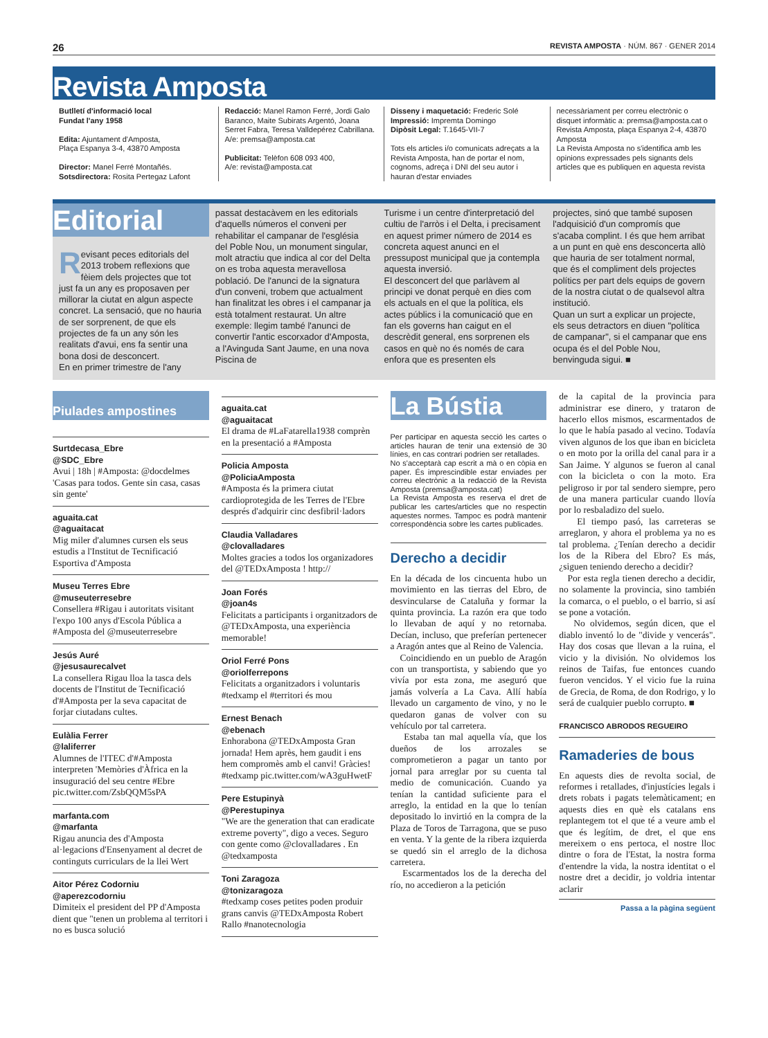26 REVISTA AMPOSTA · NÚM. 867 · GENER 2014
Revista Amposta
Butlletí d'informació local
Fundat l'any 1958
Edita: Ajuntament d'Amposta,
Plaça Espanya 3-4, 43870 Amposta
Director: Manel Ferré Montañés.
Sotsdirectora: Rosita Pertegaz Lafont
Redacció: Manel Ramon Ferré, Jordi Galo Baranco, Maite Subirats Argentó, Joana Serret Fabra, Teresa Valldepérez Cabrillana.
A/e: premsa@amposta.cat
Publicitat: Telèfon 608 093 400,
A/e: revista@amposta.cat
Disseny i maquetació: Frederic Solé
Impressió: Impremta Domingo
Dipòsit Legal: T.1645-VII-7
Tots els articles i/o comunicats adreçats a la Revista Amposta, han de portar el nom, cognoms, adreça i DNI del seu autor i hauran d'estar enviades
necessàriament per correu electrònic o disquet informàtic a: premsa@amposta.cat o Revista Amposta, plaça Espanya 2-4, 43870 Amposta
La Revista Amposta no s'identifica amb les opinions expressades pels signants dels articles que es publiquen en aquesta revista
Editorial
Revisant peces editorials del 2013 trobem reflexions que fèiem dels projectes que tot just fa un any es proposaven per millorar la ciutat en algun aspecte concret. La sensació, que no hauria de ser sorprenent, de que els projectes de fa un any són les realitats d'avui, ens fa sentir una bona dosi de desconcert.
En en primer trimestre de l'any
passat destacàvem en les editorials d'aquells números el conveni per rehabilitar el campanar de l'església del Poble Nou, un monument singular, molt atractiu que indica al cor del Delta on es troba aquesta meravellosa població. De l'anunci de la signatura d'un conveni, trobem que actualment han finalitzat les obres i el campanar ja està totalment restaurat. Un altre exemple: llegim també l'anunci de convertir l'antic escorxador d'Amposta, a l'Avinguda Sant Jaume, en una nova Piscina de
Turisme i un centre d'interpretació del cultiu de l'arròs i el Delta, i precisament en aquest primer número de 2014 es concreta aquest anunci en el pressupost municipal que ja contempla aquesta inversió.
El desconcert del que parlàvem al principi ve donat perquè en dies com els actuals en el que la política, els actes públics i la comunicació que en fan els governs han caigut en el descrèdit general, ens sorprenen els casos en què no és només de cara enfora que es presenten els
projectes, sinó que també suposen l'adquisició d'un compromís que s'acaba complint. I és que hem arribat a un punt en què ens desconcerta allò que hauria de ser totalment normal, que és el compliment dels projectes polítics per part dels equips de govern de la nostra ciutat o de qualsevol altra institució.
Quan un surt a explicar un projecte, els seus detractors en diuen "política de campanar", si el campanar que ens ocupa és el del Poble Nou, benvinguda sigui. ■
Piulades ampostines
Surtdecasa_Ebre
@SDC_Ebre
Avui | 18h | #Amposta: @docdelmes 'Casas para todos. Gente sin casa, casas sin gente'
aguaita.cat
@aguaitacat
Mig miler d'alumnes cursen els seus estudis a l'Institut de Tecnificació Esportiva d'Amposta
Museu Terres Ebre
@museuterresebre
Consellera #Rigau i autoritats visitant l'expo 100 anys d'Escola Pública a #Amposta del @museuterresebre
Jesús Auré
@jesusaurecalvet
La consellera Rigau lloa la tasca dels docents de l'Institut de Tecnificació d'#Amposta per la seva capacitat de forjar ciutadans cultes.
Eulàlia Ferrer
@laliferrer
Alumnes de l'ITEC d'#Amposta interpreten 'Memòries d'Àfrica en la insuguració del seu centre #Ebre pic.twitter.com/ZsbQQM5sPA
marfanta.com
@marfanta
Rigau anuncia des d'Amposta al·legacions d'Ensenyament al decret de continguts curriculars de la llei Wert
Aitor Pérez Codorniu
@aperezcodorniu
Dimiteix el president del PP d'Amposta dient que "tenen un problema al territori i no es busca solució
aguaita.cat
@aguaitacat
El drama de #LaFatarella1938 comprèn en la presentació a #Amposta
Policia Amposta
@PoliciaAmposta
#Amposta és la primera ciutat cardioprotegida de les Terres de l'Ebre després d'adquirir cinc desfibril·ladors
Claudia Valladares
@clovalladares
Moltes gracies a todos los organizadores del @TEDxAmposta ! http://
Joan Forés
@joan4s
Felicitats a participants i organitzadors de @TEDxAmposta, una experiència memorable!
Oriol Ferré Pons
@oriolferrepons
Felicitats a organitzadors i voluntaris #tedxamp el #territori és mou
Ernest Benach
@ebenach
Enhorabona @TEDxAmposta Gran jornada! Hem après, hem gaudit i ens hem compromès amb el canvi! Gràcies! #tedxamp pic.twitter.com/wA3guHwetF
Pere Estupinyà
@Perestupinya
"We are the generation that can eradicate extreme poverty", digo a veces. Seguro con gente como @clovalladares . En @tedxamposta
Toni Zaragoza
@tonizaragoza
#tedxamp coses petites poden produir grans canvis @TEDxAmposta Robert Rallo #nanotecnologia
La Bústia
Per participar en aquesta secció les cartes o articles hauran de tenir una extensió de 30 línies, en cas contrari podrien ser retallades.
No s'acceptarà cap escrit a mà o en còpia en paper. És imprescindible estar enviades per correu electrònic a la redacció de la Revista Amposta (premsa@amposta.cat)
La Revista Amposta es reserva el dret de publicar les cartes/articles que no respectin aquestes normes. Tampoc es podrà mantenir correspondència sobre les cartes publicades.
Derecho a decidir
En la década de los cincuenta hubo un movimiento en las tierras del Ebro, de desvincularse de Cataluña y formar la quinta provincia. La razón era que todo lo llevaban de aquí y no retornaba. Decían, incluso, que preferían pertenecer a Aragón antes que al Reino de Valencia.
Coincidiendo en un pueblo de Aragón con un transportista, y sabiendo que yo vivía por esta zona, me aseguró que jamás volvería a La Cava. Allí había llevado un cargamento de vino, y no le quedaron ganas de volver con su vehículo por tal carretera.
Estaba tan mal aquella vía, que los dueños de los arrozales se comprometieron a pagar un tanto por jornal para arreglar por su cuenta tal medio de comunicación. Cuando ya tenían la cantidad suficiente para el arreglo, la entidad en la que lo tenían depositado lo invirtió en la compra de la Plaza de Toros de Tarragona, que se puso en venta. Y la gente de la ribera izquierda se quedó sin el arreglo de la dichosa carretera.
Escarmentados los de la derecha del río, no accedieron a la petición
de la capital de la provincia para administrar ese dinero, y trataron de hacerlo ellos mismos, escarmentados de lo que le había pasado al vecino. Todavía viven algunos de los que iban en bicicleta o en moto por la orilla del canal para ir a San Jaime. Y algunos se fueron al canal con la bicicleta o con la moto. Era peligroso ir por tal sendero siempre, pero de una manera particular cuando llovía por lo resbaladizo del suelo.
El tiempo pasó, las carreteras se arreglaron, y ahora el problema ya no es tal problema. ¿Tenían derecho a decidir los de la Ribera del Ebro? Es más, ¿siguen teniendo derecho a decidir?
Por esta regla tienen derecho a decidir, no solamente la provincia, sino también la comarca, o el pueblo, o el barrio, si así se pone a votación.
No olvidemos, según dicen, que el diablo inventó lo de "divide y vencerás". Hay dos cosas que llevan a la ruina, el vicio y la división. No olvidemos los reinos de Taifas, fue entonces cuando fueron vencidos. Y el vicio fue la ruina de Grecia, de Roma, de don Rodrigo, y lo será de cualquier pueblo corrupto. ■
FRANCISCO ABRODOS REGUEIRO
Ramaderies de bous
En aquests dies de revolta social, de reformes i retallades, d'injustícies legals i drets robats i pagats telemàticament; en aquests dies en què els catalans ens replantegem tot el que té a veure amb el que és legítim, de dret, el que ens mereixem o ens pertoca, el nostre lloc dintre o fora de l'Estat, la nostra forma d'entendre la vida, la nostra identitat o el nostre dret a decidir, jo voldria intentar aclarir
Passa a la pàgina següent